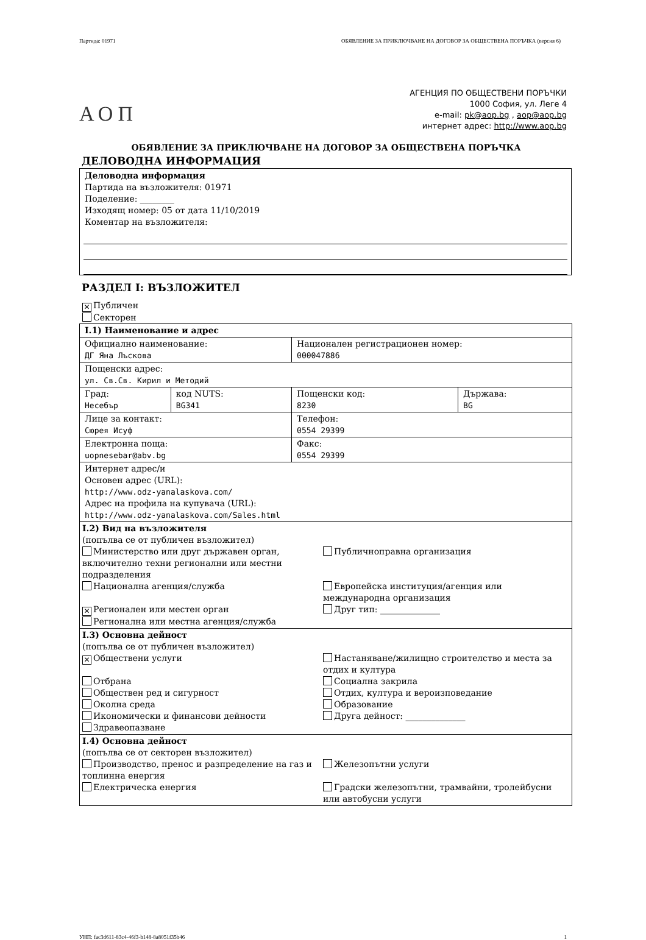Партида: 01971 ОБЯВЛЕНИЕ ЗА ПРИКЛЮЧВАНЕ НА ДОГОВОР ЗА ОБЩЕСТВЕНА ПОРЪЧКА (версия 6)
АОП
АГЕНЦИЯ ПО ОБЩЕСТВЕНИ ПОРЪЧКИ
1000 София, ул. Леге 4
e-mail: pk@aop.bg , aop@aop.bg
интернет адрес: http://www.aop.bg
ОБЯВЛЕНИЕ ЗА ПРИКЛЮЧВАНЕ НА ДОГОВОР ЗА ОБЩЕСТВЕНА ПОРЪЧКА
ДЕЛОВОДНА ИНФОРМАЦИЯ
Деловодна информация
Партида на възложителя: 01971
Поделение: ________
Изходящ номер: 05 от дата 11/10/2019
Коментар на възложителя:
РАЗДЕЛ I: ВЪЗЛОЖИТЕЛ
✕ Публичен
Секторен
| I.1) Наименование и адрес | | | |
| Официално наименование: ДГ Яна Лъскова | | Национален регистрационен номер: 000047886 | |
| Пощенски адрес: ул. Св.Св. Кирил и Методий | | | |
| Град: Несебър | код NUTS: BG341 | Пощенски код: 8230 | Държава: BG |
| Лице за контакт: Сюрея Исуф | | Телефон: 0554 29399 | |
| Електронна поща: uopnesebar@abv.bg | | Факс: 0554 29399 | |
| Интернет адрес/и Основен адрес (URL): http://www.odz-yanalaskova.com/ Адрес на профила на купувача (URL): http://www.odz-yanalaskova.com/Sales.html | | | |
| I.2) Вид на възложителя (попълва се от публичен възложител) Министерство или друг държавен орган, включително техни регионални или местни подразделения Публичноправна организация Национална агенция/служба Европейска институция/агенция или международна организация ✕ Регионален или местен орган Друг тип: ______________ Регионална или местна агенция/служба | | | |
| I.3) Основна дейност (попълва се от публичен възложител) ✕ Обществени услуги Настаняване/жилищно строителство и места за отдих и култура Отбрана Социална закрила Обществен ред и сигурност Отдих, култура и вероизповедание Околна среда Образование Икономически и финансови дейности Друга дейност: ______________ Здравеопазване | | | |
| I.4) Основна дейност (попълва се от секторен възложител) Производство, пренос и разпределение на газ и топлинна енергия Железопътни услуги Електрическа енергия Градски железопътни, трамвайни, тролейбусни или автобусни услуги | | | |
УНП: fac3d611-83c4-46f3-b148-8a8051f35b46 1